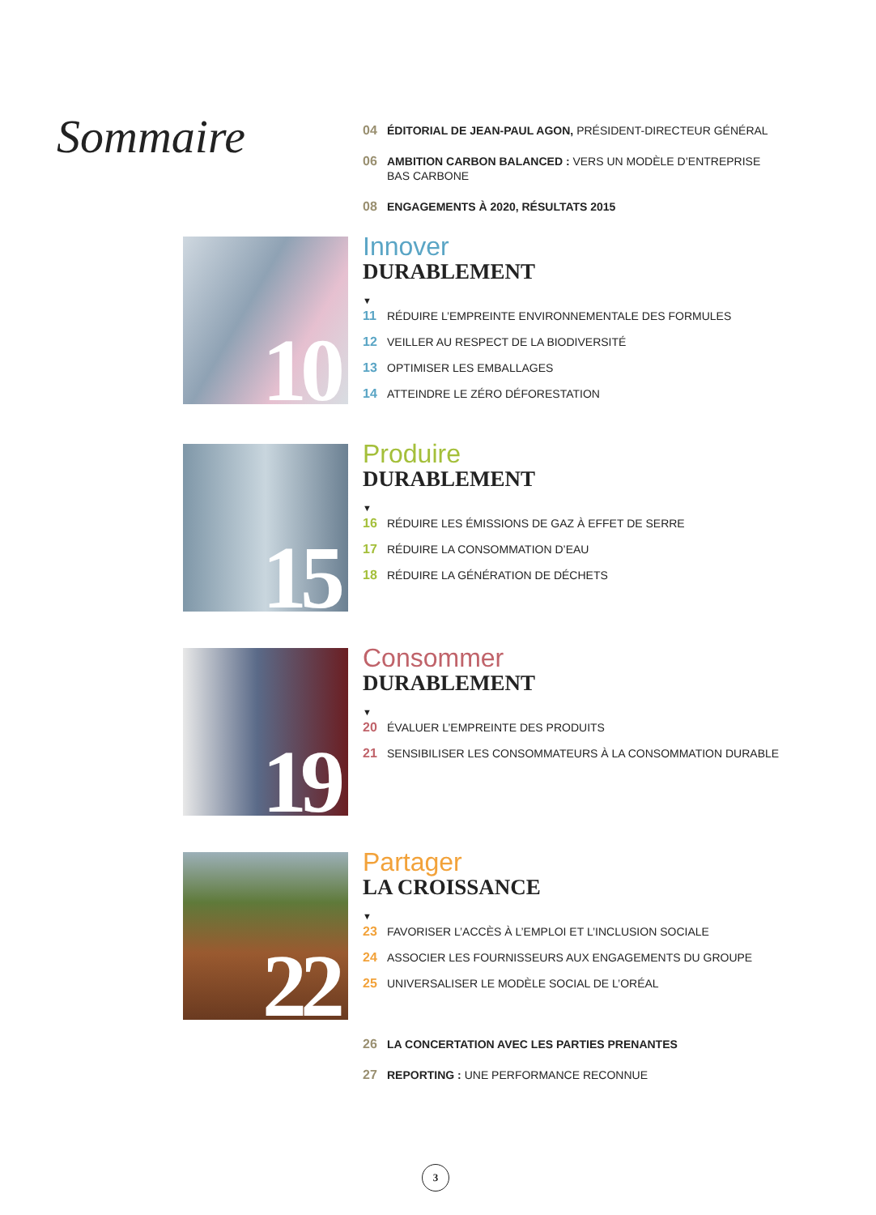Sommaire
04 ÉDITORIAL DE JEAN-PAUL AGON, PRÉSIDENT-DIRECTEUR GÉNÉRAL
06 AMBITION CARBON BALANCED : VERS UN MODÈLE D’ENTREPRISE BAS CARBONE
08 ENGAGEMENTS À 2020, RÉSULTATS 2015
10
Innover
DURABLEMENT
▼
11 RÉDUIRE L’EMPREINTE ENVIRONNEMENTALE DES FORMULES
12 VEILLER AU RESPECT DE LA BIODIVERSITÉ
13 OPTIMISER LES EMBALLAGES
14 ATTEINDRE LE ZÉRO DÉFORESTATION
15
Produire
DURABLEMENT
▼
16 RÉDUIRE LES ÉMISSIONS DE GAZ À EFFET DE SERRE
17 RÉDUIRE LA CONSOMMATION D’EAU
18 RÉDUIRE LA GÉNÉRATION DE DÉCHETS
19
Consommer
DURABLEMENT
▼
20 ÉVALUER L’EMPREINTE DES PRODUITS
21 SENSIBILISER LES CONSOMMATEURS À LA CONSOMMATION DURABLE
22
Partager
LA CROISSANCE
▼
23 FAVORISER L’ACCÈS À L’EMPLOI ET L’INCLUSION SOCIALE
24 ASSOCIER LES FOURNISSEURS AUX ENGAGEMENTS DU GROUPE
25 UNIVERSALISER LE MODÈLE SOCIAL DE L’ORÉAL
26 LA CONCERTATION AVEC LES PARTIES PRENANTES
27 REPORTING : UNE PERFORMANCE RECONNUE
3